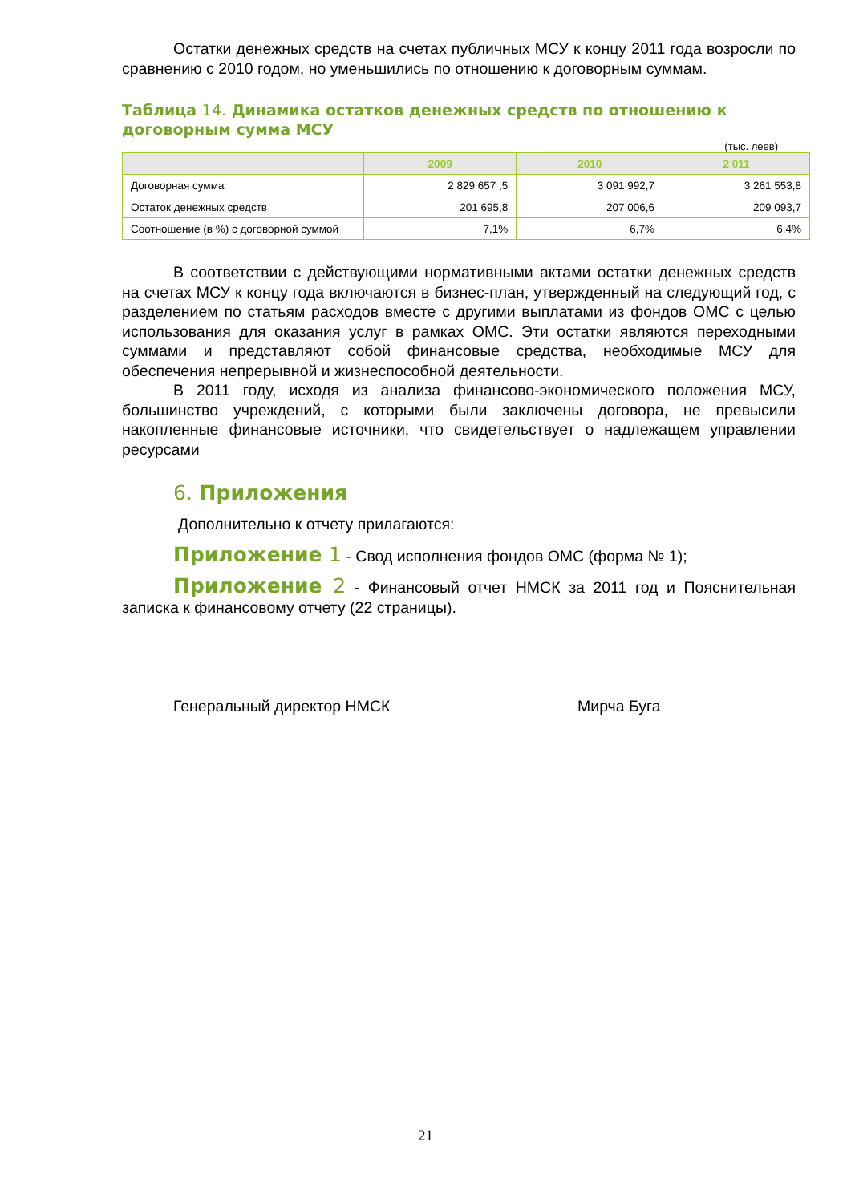Остатки денежных средств на счетах публичных МСУ к концу 2011 года возросли по сравнению с 2010 годом, но уменьшились по отношению к договорным суммам.
Таблица 14. Динамика остатков денежных средств по отношению к договорным сумма МСУ
(тыс. леев)
| | 2009 | 2010 | 2 011 |
| --- | --- | --- | --- |
| Договорная сумма | 2 829 657 ,5 | 3 091 992,7 | 3 261 553,8 |
| Остаток денежных средств | 201 695,8 | 207 006,6 | 209 093,7 |
| Соотношение (в %) с договорной суммой | 7,1% | 6,7% | 6,4% |
В соответствии с действующими нормативными актами остатки денежных средств на счетах МСУ к концу года включаются в бизнес-план, утвержденный на следующий год, с разделением по статьям расходов вместе с другими выплатами из фондов ОМС с целью использования для оказания услуг в рамках ОМС. Эти остатки являются переходными суммами и представляют собой финансовые средства, необходимые МСУ для обеспечения непрерывной и жизнеспособной деятельности.
В 2011 году, исходя из анализа финансово-экономического положения МСУ, большинство учреждений, с которыми были заключены договора, не превысили накопленные финансовые источники, что свидетельствует о надлежащем управлении ресурсами
6. Приложения
Дополнительно к отчету прилагаются:
Приложение 1 - Свод исполнения фондов ОМС (форма № 1);
Приложение 2 - Финансовый отчет НМСК за 2011 год и Пояснительная записка к финансовому отчету (22 страницы).
Генеральный директор НМСК Мирча Буга
21